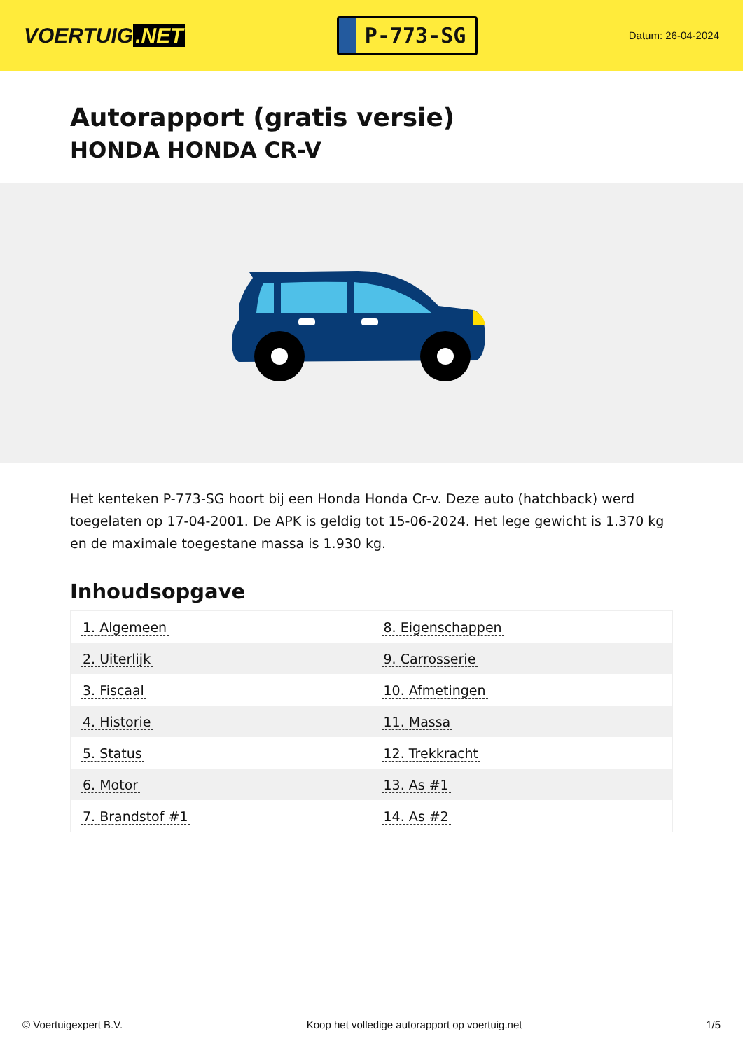VOERTUIG.NET
P-773-SG
Datum: 26-04-2024
Autorapport (gratis versie)
HONDA HONDA CR-V
Het kenteken P-773-SG hoort bij een Honda Honda Cr-v. Deze auto (hatchback) werd toegelaten op 17-04-2001. De APK is geldig tot 15-06-2024. Het lege gewicht is 1.370 kg en de maximale toegestane massa is 1.930 kg.
Inhoudsopgave
| 1. Algemeen | 8. Eigenschappen |
| 2. Uiterlijk | 9. Carrosserie |
| 3. Fiscaal | 10. Afmetingen |
| 4. Historie | 11. Massa |
| 5. Status | 12. Trekkracht |
| 6. Motor | 13. As #1 |
| 7. Brandstof #1 | 14. As #2 |
© Voertuigexpert B.V. Koop het volledige autorapport op voertuig.net 1/5